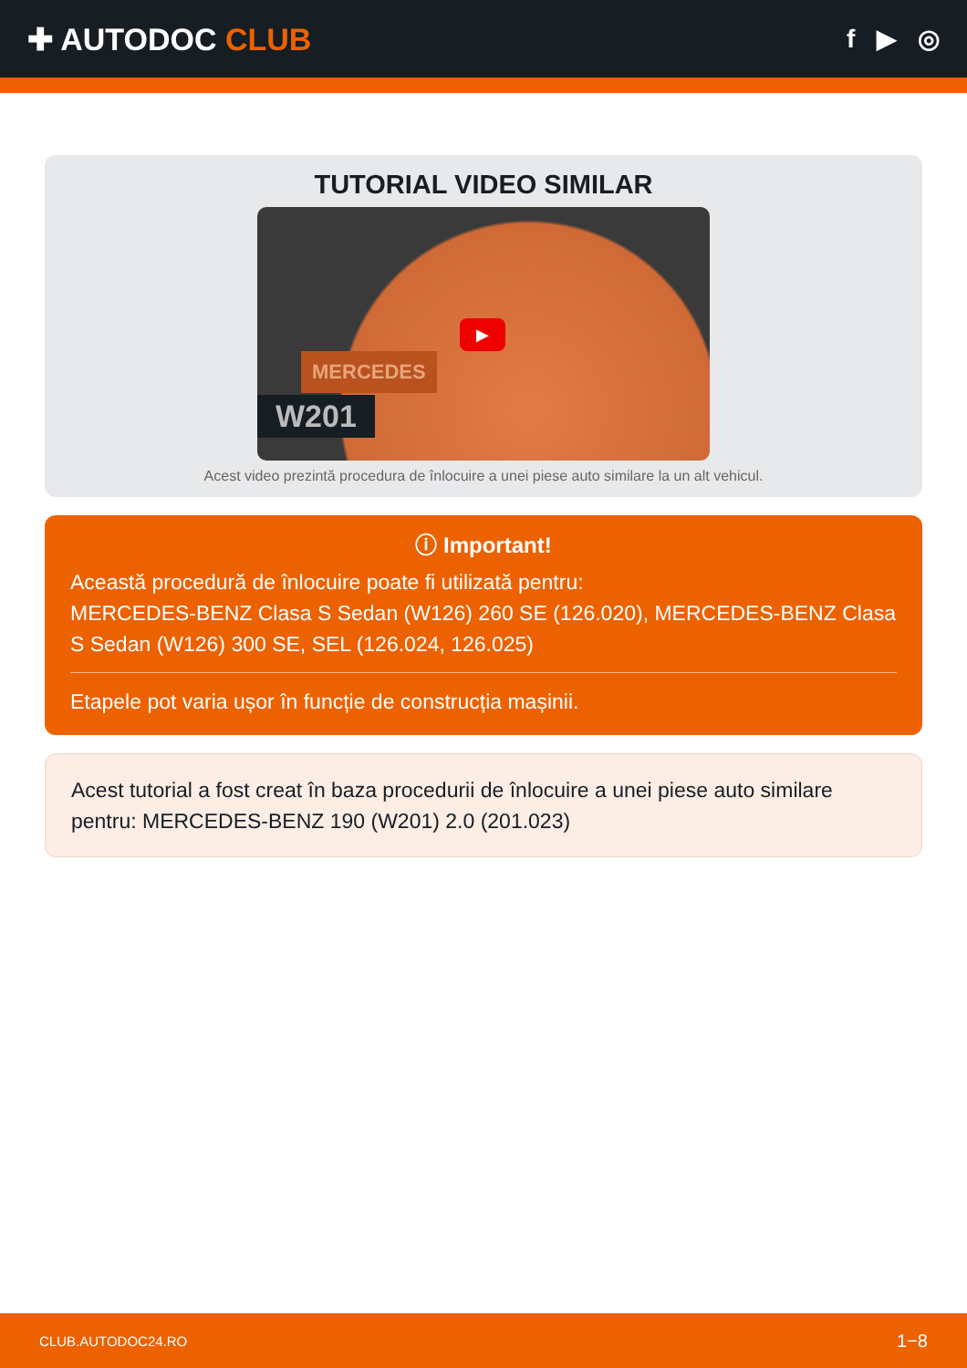✚ AUTODOC CLUB
f ▶ ◎
TUTORIAL VIDEO SIMILAR
MERCEDES
W201
▶
Acest video prezintă procedura de înlocuire a unei piese auto similare la un alt vehicul.
ⓘ Important!
Această procedură de înlocuire poate fi utilizată pentru:
MERCEDES-BENZ Clasa S Sedan (W126) 260 SE (126.020), MERCEDES-BENZ Clasa S Sedan (W126) 300 SE, SEL (126.024, 126.025)
Etapele pot varia ușor în funcție de construcția mașinii.
Acest tutorial a fost creat în baza procedurii de înlocuire a unei piese auto similare pentru: MERCEDES-BENZ 190 (W201) 2.0 (201.023)
CLUB.AUTODOC24.RO 1−8